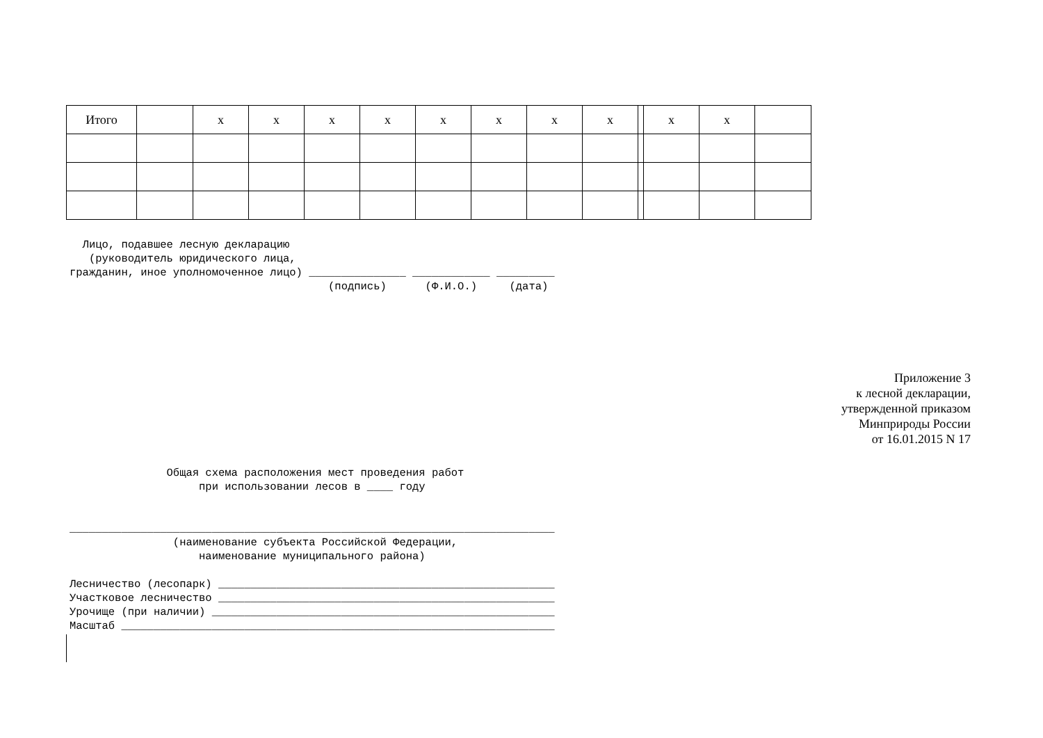| Итого | | х | х | х | х | х | х | х | х | | х | х | |
Лицо, подавшее лесную декларацию (руководитель юридического лица, гражданин, иное уполномоченное лицо) _______________ ____________ _________ (подпись) (Ф.И.О.) (дата)
Приложение 3
к лесной декларации,
утвержденной приказом
Минприроды России
от 16.01.2015 N 17
Общая схема расположения мест проведения работ при использовании лесов в ____ году ___________________________________________________________________________ (наименование субъекта Российской Федерации, наименование муниципального района) Лесничество (лесопарк) ____________________________________________________ Участковое лесничество ____________________________________________________ Урочище (при наличии) _____________________________________________________ Масштаб ___________________________________________________________________